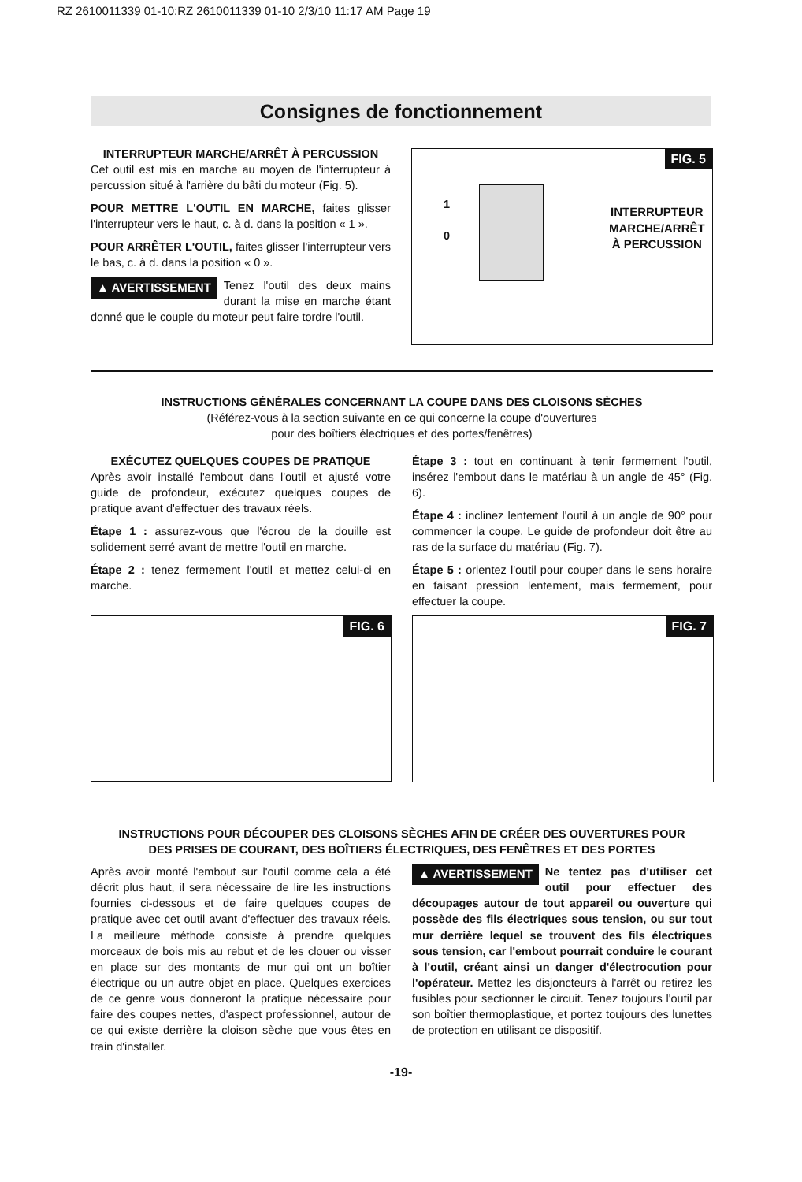RZ 2610011339 01-10:RZ 2610011339 01-10 2/3/10 11:17 AM Page 19
Consignes de fonctionnement
INTERRUPTEUR MARCHE/ARRÊT À PERCUSSION
Cet outil est mis en marche au moyen de l'interrupteur à percussion situé à l'arrière du bâti du moteur (Fig. 5).
POUR METTRE L'OUTIL EN MARCHE, faites glisser l'interrupteur vers le haut, c. à d. dans la position « 1 ».
POUR ARRÊTER L'OUTIL, faites glisser l'interrupteur vers le bas, c. à d. dans la position « 0 ».
▲ AVERTISSEMENT Tenez l'outil des deux mains durant la mise en marche étant donné que le couple du moteur peut faire tordre l'outil.
FIG. 5
1
0
INTERRUPTEUR
MARCHE/ARRÊT
À PERCUSSION
INSTRUCTIONS GÉNÉRALES CONCERNANT LA COUPE DANS DES CLOISONS SÈCHES
(Référez-vous à la section suivante en ce qui concerne la coupe d'ouvertures
pour des boîtiers électriques et des portes/fenêtres)
EXÉCUTEZ QUELQUES COUPES DE PRATIQUE
Après avoir installé l'embout dans l'outil et ajusté votre guide de profondeur, exécutez quelques coupes de pratique avant d'effectuer des travaux réels.
Étape 1 : assurez-vous que l'écrou de la douille est solidement serré avant de mettre l'outil en marche.
Étape 2 : tenez fermement l'outil et mettez celui-ci en marche.
Étape 3 : tout en continuant à tenir fermement l'outil, insérez l'embout dans le matériau à un angle de 45° (Fig. 6).
Étape 4 : inclinez lentement l'outil à un angle de 90° pour commencer la coupe. Le guide de profondeur doit être au ras de la surface du matériau (Fig. 7).
Étape 5 : orientez l'outil pour couper dans le sens horaire en faisant pression lentement, mais fermement, pour effectuer la coupe.
FIG. 6 FIG. 7
INSTRUCTIONS POUR DÉCOUPER DES CLOISONS SÈCHES AFIN DE CRÉER DES OUVERTURES POUR
DES PRISES DE COURANT, DES BOÎTIERS ÉLECTRIQUES, DES FENÊTRES ET DES PORTES
Après avoir monté l'embout sur l'outil comme cela a été décrit plus haut, il sera nécessaire de lire les instructions fournies ci-dessous et de faire quelques coupes de pratique avec cet outil avant d'effectuer des travaux réels. La meilleure méthode consiste à prendre quelques morceaux de bois mis au rebut et de les clouer ou visser en place sur des montants de mur qui ont un boîtier électrique ou un autre objet en place. Quelques exercices de ce genre vous donneront la pratique nécessaire pour faire des coupes nettes, d'aspect professionnel, autour de ce qui existe derrière la cloison sèche que vous êtes en train d'installer.
▲ AVERTISSEMENT Ne tentez pas d'utiliser cet outil pour effectuer des découpages autour de tout appareil ou ouverture qui possède des fils électriques sous tension, ou sur tout mur derrière lequel se trouvent des fils électriques sous tension, car l'embout pourrait conduire le courant à l'outil, créant ainsi un danger d'électrocution pour l'opérateur. Mettez les disjoncteurs à l'arrêt ou retirez les fusibles pour sectionner le circuit. Tenez toujours l'outil par son boîtier thermoplastique, et portez toujours des lunettes de protection en utilisant ce dispositif.
-19-